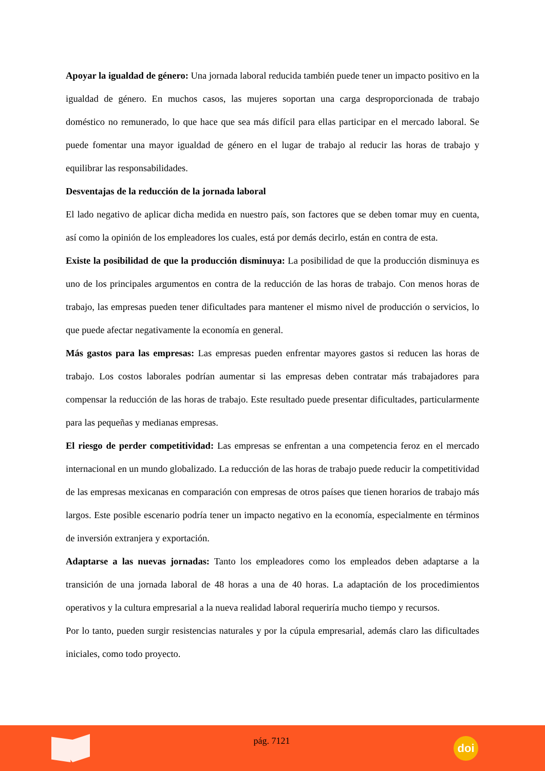Apoyar la igualdad de género: Una jornada laboral reducida también puede tener un impacto positivo en la igualdad de género. En muchos casos, las mujeres soportan una carga desproporcionada de trabajo doméstico no remunerado, lo que hace que sea más difícil para ellas participar en el mercado laboral. Se puede fomentar una mayor igualdad de género en el lugar de trabajo al reducir las horas de trabajo y equilibrar las responsabilidades.
Desventajas de la reducción de la jornada laboral
El lado negativo de aplicar dicha medida en nuestro país, son factores que se deben tomar muy en cuenta, así como la opinión de los empleadores los cuales, está por demás decirlo, están en contra de esta.
Existe la posibilidad de que la producción disminuya: La posibilidad de que la producción disminuya es uno de los principales argumentos en contra de la reducción de las horas de trabajo. Con menos horas de trabajo, las empresas pueden tener dificultades para mantener el mismo nivel de producción o servicios, lo que puede afectar negativamente la economía en general.
Más gastos para las empresas: Las empresas pueden enfrentar mayores gastos si reducen las horas de trabajo. Los costos laborales podrían aumentar si las empresas deben contratar más trabajadores para compensar la reducción de las horas de trabajo. Este resultado puede presentar dificultades, particularmente para las pequeñas y medianas empresas.
El riesgo de perder competitividad: Las empresas se enfrentan a una competencia feroz en el mercado internacional en un mundo globalizado. La reducción de las horas de trabajo puede reducir la competitividad de las empresas mexicanas en comparación con empresas de otros países que tienen horarios de trabajo más largos. Este posible escenario podría tener un impacto negativo en la economía, especialmente en términos de inversión extranjera y exportación.
Adaptarse a las nuevas jornadas: Tanto los empleadores como los empleados deben adaptarse a la transición de una jornada laboral de 48 horas a una de 40 horas. La adaptación de los procedimientos operativos y la cultura empresarial a la nueva realidad laboral requeriría mucho tiempo y recursos.
Por lo tanto, pueden surgir resistencias naturales y por la cúpula empresarial, además claro las dificultades iniciales, como todo proyecto.
pág. 7121
doi